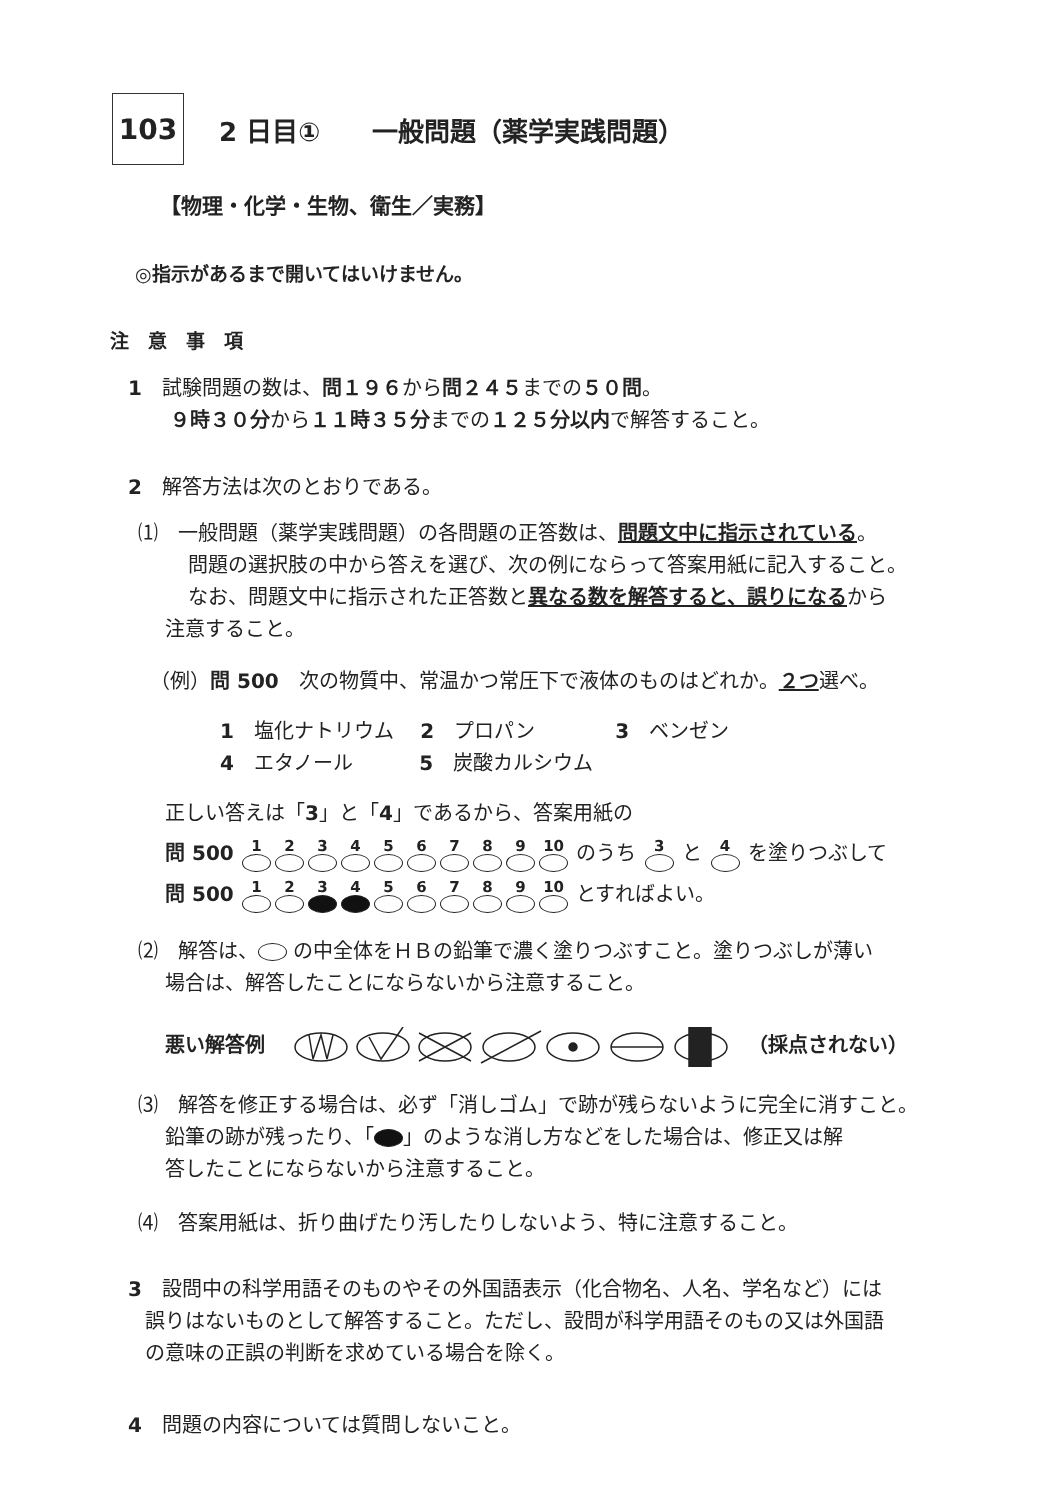103
2 日目①　　一般問題（薬学実践問題）
【物理・化学・生物、衛生／実務】
◎指示があるまで開いてはいけません。
注　意　事　項
1　試験問題の数は、問１９６から問２４５までの５０問。
９時３０分から１１時３５分までの１２５分以内で解答すること。
2　解答方法は次のとおりである。
⑴　一般問題（薬学実践問題）の各問題の正答数は、問題文中に指示されている。
問題の選択肢の中から答えを選び、次の例にならって答案用紙に記入すること。
なお、問題文中に指示された正答数と異なる数を解答すると、誤りになるから
注意すること。
（例）問 500　次の物質中、常温かつ常圧下で液体のものはどれか。２つ選べ。
1　塩化ナトリウム　 2　プロパン　　　　3　ベンゼン
4　エタノール　　　 5　炭酸カルシウム
正しい答えは「3」と「4」であるから、答案用紙の
問 500 123456789 10 のうち 3 と 4 を塗りつぶして
問 500 123456789 10 とすればよい。
⑵　解答は、 の中全体をＨＢの鉛筆で濃く塗りつぶすこと。塗りつぶしが薄い
場合は、解答したことにならないから注意すること。
悪い解答例　 　（採点されない）
⑶　解答を修正する場合は、必ず「消しゴム」で跡が残らないように完全に消すこと。
鉛筆の跡が残ったり、「 」のような消し方などをした場合は、修正又は解
答したことにならないから注意すること。
⑷　答案用紙は、折り曲げたり汚したりしないよう、特に注意すること。
3　設問中の科学用語そのものやその外国語表示（化合物名、人名、学名など）には
誤りはないものとして解答すること。ただし、設問が科学用語そのもの又は外国語
の意味の正誤の判断を求めている場合を除く。
4　問題の内容については質問しないこと。